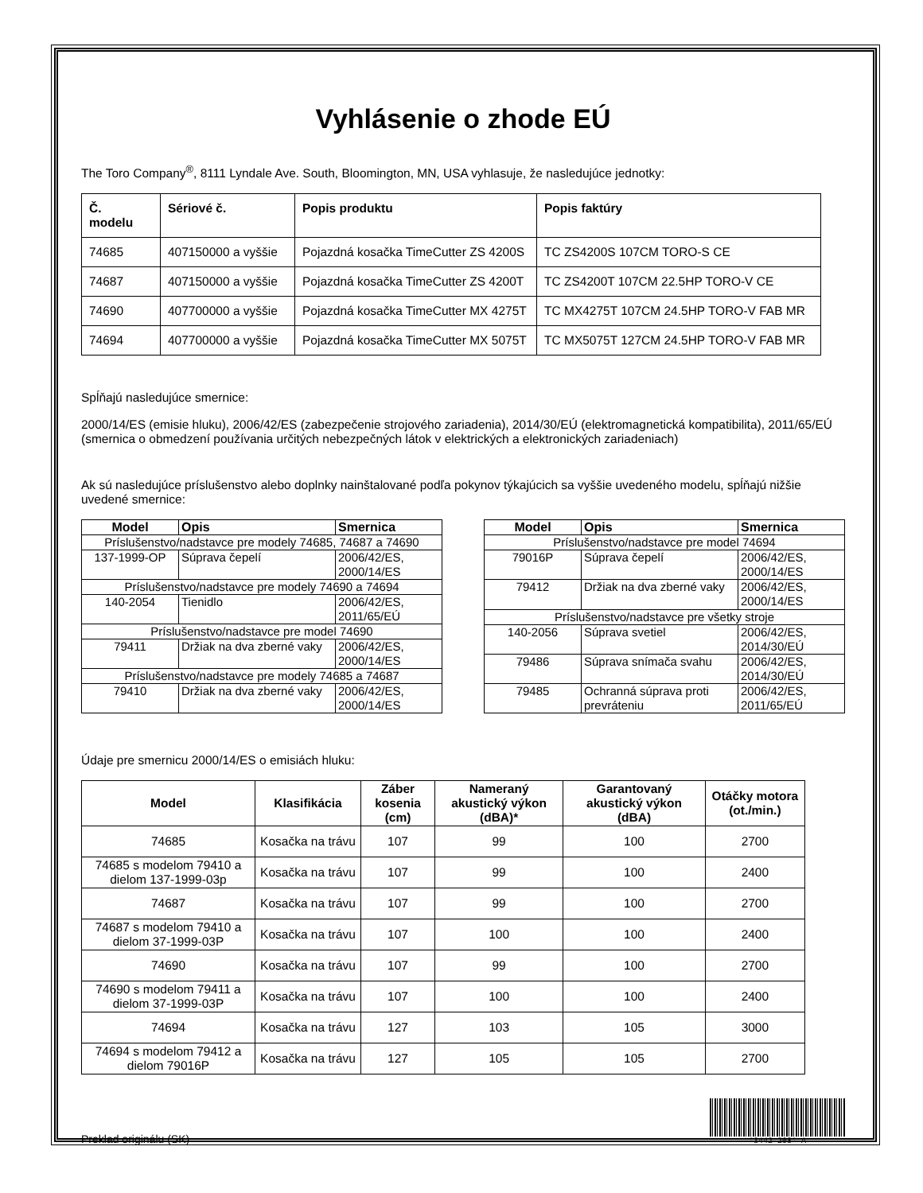Vyhlásenie o zhode EÚ
The Toro Company<sup>®</sup>, 8111 Lyndale Ave. South, Bloomington, MN, USA vyhlasuje, že nasledujúce jednotky:
| Č. modelu | Sériové č. | Popis produktu | Popis faktúry |
| --- | --- | --- | --- |
| 74685 | 407150000 a vyššie | Pojazdná kosačka TimeCutter ZS 4200S | TC ZS4200S 107CM TORO-S CE |
| 74687 | 407150000 a vyššie | Pojazdná kosačka TimeCutter ZS 4200T | TC ZS4200T 107CM 22.5HP TORO-V CE |
| 74690 | 407700000 a vyššie | Pojazdná kosačka TimeCutter MX 4275T | TC MX4275T 107CM 24.5HP TORO-V FAB MR |
| 74694 | 407700000 a vyššie | Pojazdná kosačka TimeCutter MX 5075T | TC MX5075T 127CM 24.5HP TORO-V FAB MR |
Spĺňajú nasledujúce smernice:
2000/14/ES (emisie hluku), 2006/42/ES (zabezpečenie strojového zariadenia), 2014/30/EÚ (elektromagnetická kompatibilita), 2011/65/EÚ (smernica o obmedzení používania určitých nebezpečných látok v elektrických a elektronických zariadeniach)
Ak sú nasledujúce príslušenstvo alebo doplnky nainštalované podľa pokynov týkajúcich sa vyššie uvedeného modelu, spĺňajú nižšie uvedené smernice:
| Model | Opis | Smernica |
| --- | --- | --- |
| Príslušenstvo/nadstavce pre modely 74685, 74687 a 74690 | | |
| 137-1999-OP | Súprava čepelí | 2006/42/ES, 2000/14/ES |
| Príslušenstvo/nadstavce pre modely 74690 a 74694 | | |
| 140-2054 | Tienidlo | 2006/42/ES, 2011/65/EÚ |
| Príslušenstvo/nadstavce pre model 74690 | | |
| 79411 | Držiak na dva zberné vaky | 2006/42/ES, 2000/14/ES |
| Príslušenstvo/nadstavce pre modely 74685 a 74687 | | |
| 79410 | Držiak na dva zberné vaky | 2006/42/ES, 2000/14/ES |
| Model | Opis | Smernica |
| --- | --- | --- |
| Príslušenstvo/nadstavce pre model 74694 | | |
| 79016P | Súprava čepelí | 2006/42/ES, 2000/14/ES |
| 79412 | Držiak na dva zberné vaky | 2006/42/ES, 2000/14/ES |
| Príslušenstvo/nadstavce pre všetky stroje | | |
| 140-2056 | Súprava svetiel | 2006/42/ES, 2014/30/EÚ |
| 79486 | Súprava snímača svahu | 2006/42/ES, 2014/30/EÚ |
| 79485 | Ochranná súprava proti prevráteniu | 2006/42/ES, 2011/65/EÚ |
Údaje pre smernicu 2000/14/ES o emisiách hluku:
| Model | Klasifikácia | Záber kosenia (cm) | Nameraný akustický výkon (dBA)* | Garantovaný akustický výkon (dBA) | Otáčky motora (ot./min.) |
| --- | --- | --- | --- | --- | --- |
| 74685 | Kosačka na trávu | 107 | 99 | 100 | 2700 |
| 74685 s modelom 79410 a dielom 137-1999-03p | Kosačka na trávu | 107 | 99 | 100 | 2400 |
| 74687 | Kosačka na trávu | 107 | 99 | 100 | 2700 |
| 74687 s modelom 79410 a dielom 37-1999-03P | Kosačka na trávu | 107 | 100 | 100 | 2400 |
| 74690 | Kosačka na trávu | 107 | 99 | 100 | 2700 |
| 74690 s modelom 79411 a dielom 37-1999-03P | Kosačka na trávu | 107 | 100 | 100 | 2400 |
| 74694 | Kosačka na trávu | 127 | 103 | 105 | 3000 |
| 74694 s modelom 79412 a dielom 79016P | Kosačka na trávu | 127 | 105 | 105 | 2700 |
Preklad originálu (SK)
*3442-208* A